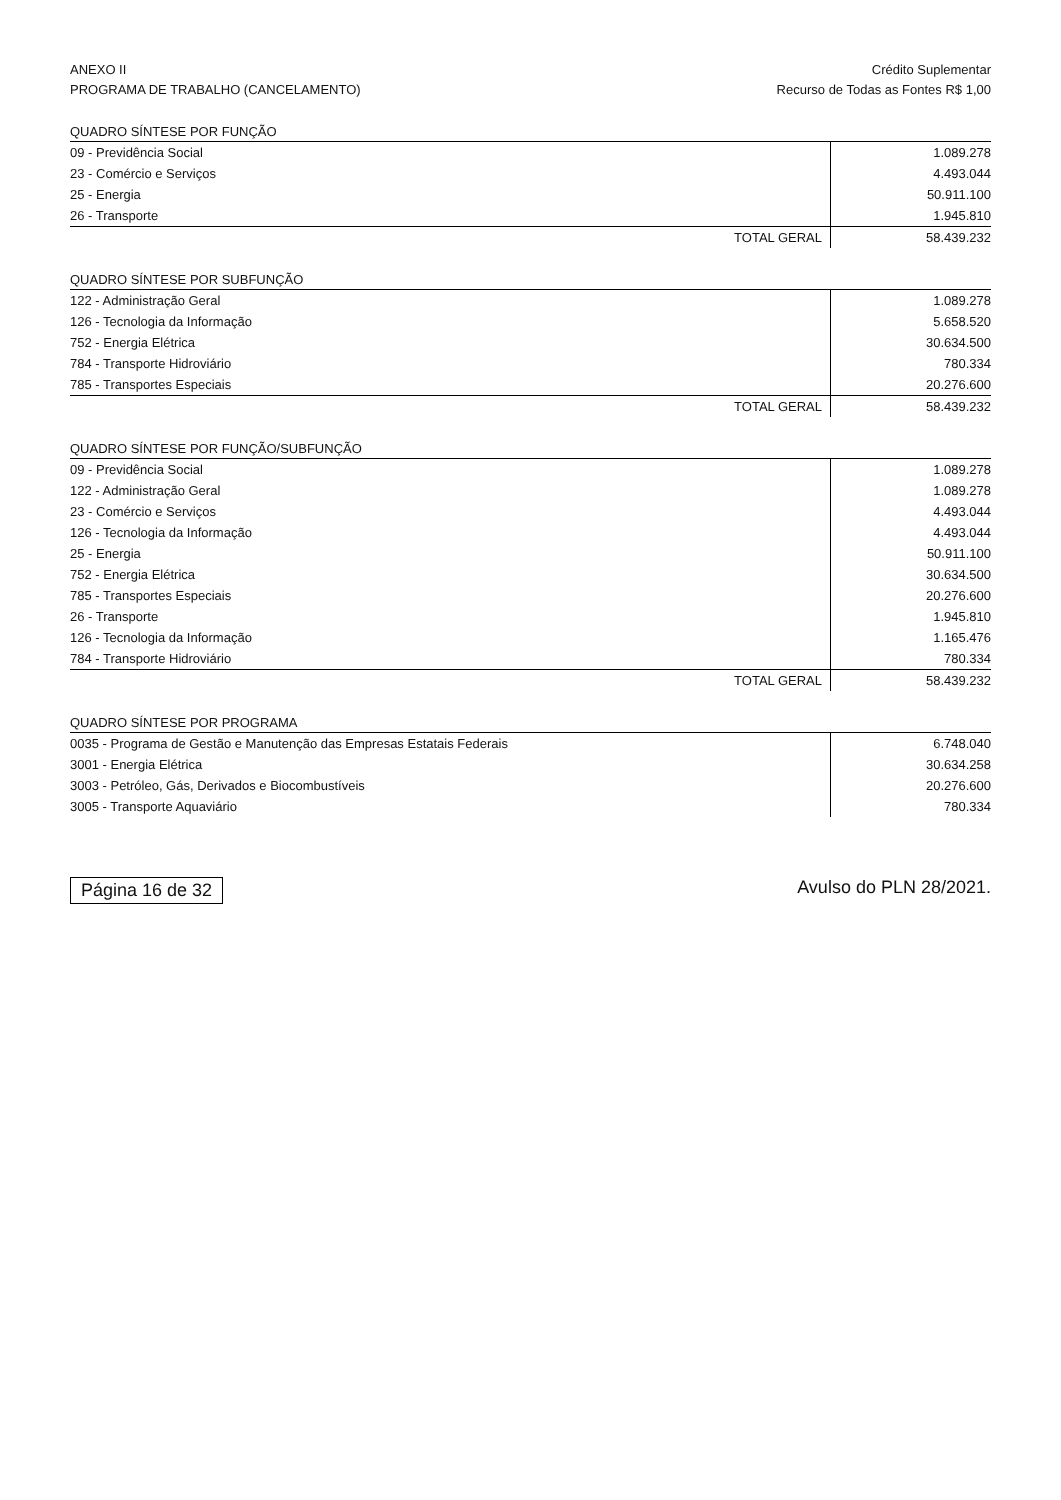ANEXO II
PROGRAMA DE TRABALHO (CANCELAMENTO)
Crédito Suplementar
Recurso de Todas as Fontes R$ 1,00
| QUADRO SÍNTESE POR FUNÇÃO | |
| --- | --- |
| 09 - Previdência Social | 1.089.278 |
| 23 - Comércio e Serviços | 4.493.044 |
| 25 - Energia | 50.911.100 |
| 26 - Transporte | 1.945.810 |
| TOTAL GERAL | 58.439.232 |
| QUADRO SÍNTESE POR SUBFUNÇÃO | |
| --- | --- |
| 122 - Administração Geral | 1.089.278 |
| 126 - Tecnologia da Informação | 5.658.520 |
| 752 - Energia Elétrica | 30.634.500 |
| 784 - Transporte Hidroviário | 780.334 |
| 785 - Transportes Especiais | 20.276.600 |
| TOTAL GERAL | 58.439.232 |
| QUADRO SÍNTESE POR FUNÇÃO/SUBFUNÇÃO | |
| --- | --- |
| 09 - Previdência Social | 1.089.278 |
| 122 - Administração Geral | 1.089.278 |
| 23 - Comércio e Serviços | 4.493.044 |
| 126 - Tecnologia da Informação | 4.493.044 |
| 25 - Energia | 50.911.100 |
| 752 - Energia Elétrica | 30.634.500 |
| 785 - Transportes Especiais | 20.276.600 |
| 26 - Transporte | 1.945.810 |
| 126 - Tecnologia da Informação | 1.165.476 |
| 784 - Transporte Hidroviário | 780.334 |
| TOTAL GERAL | 58.439.232 |
| QUADRO SÍNTESE POR PROGRAMA | |
| --- | --- |
| 0035 - Programa de Gestão e Manutenção das Empresas Estatais Federais | 6.748.040 |
| 3001 - Energia Elétrica | 30.634.258 |
| 3003 - Petróleo, Gás, Derivados e Biocombustíveis | 20.276.600 |
| 3005 - Transporte Aquaviário | 780.334 |
Página 16 de 32 Avulso do PLN 28/2021.